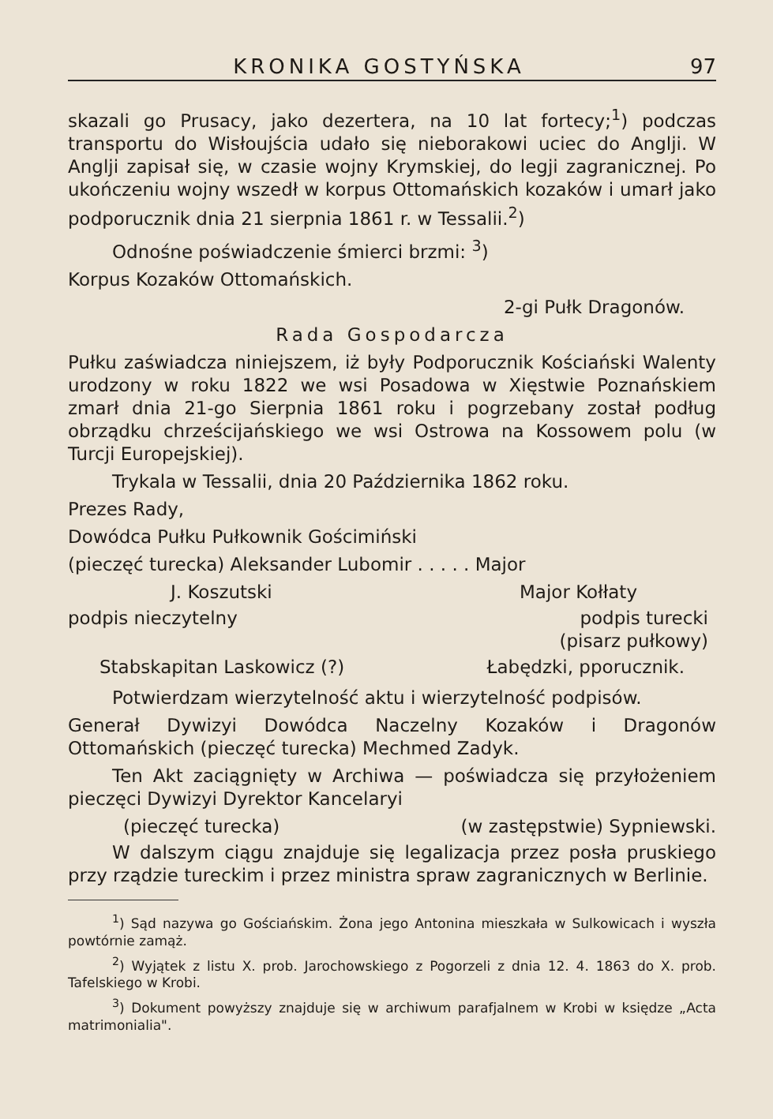KRONIKA GOSTYŃSKA 97
skazali go Prusacy, jako dezertera, na 10 lat fortecy;<sup>1</sup>) podczas transportu do Wisłoujścia udało się nieborakowi uciec do Anglji. W Anglji zapisał się, w czasie wojny Krymskiej, do legji zagranicznej. Po ukończeniu wojny wszedł w korpus Ottomańskich kozaków i umarł jako podporucznik dnia 21 sierpnia 1861 r. w Tessalii.<sup>2</sup>)
Odnośne poświadczenie śmierci brzmi: <sup>3</sup>)
Korpus Kozaków Ottomańskich.
2-gi Pułk Dragonów.
Rada Gospodarcza
Pułku zaświadcza niniejszem, iż były Podporucznik Kościański Walenty urodzony w roku 1822 we wsi Posadowa w Xięstwie Poznańskiem zmarł dnia 21-go Sierpnia 1861 roku i pogrzebany został podług obrządku chrześcijańskiego we wsi Ostrowa na Kossowem polu (w Turcji Europejskiej).
Trykala w Tessalii, dnia 20 Października 1862 roku.
Prezes Rady,
Dowódca Pułku Pułkownik Gościmiński
(pieczęć turecka) Aleksander Lubomir . . . . . Major
J. Koszutski Major Kołłaty
podpis nieczytelny podpis turecki
(pisarz pułkowy)
Stabskapitan Laskowicz (?) Łabędzki, pporucznik.
Potwierdzam wierzytelność aktu i wierzytelność podpisów.
Generał Dywizyi Dowódca Naczelny Kozaków i Dragonów Ottomańskich (pieczęć turecka) Mechmed Zadyk.
Ten Akt zaciągnięty w Archiwa — poświadcza się przyłożeniem pieczęci Dywizyi Dyrektor Kancelaryi
(pieczęć turecka) (w zastępstwie) Sypniewski.
W dalszym ciągu znajduje się legalizacja przez posła pruskiego przy rządzie tureckim i przez ministra spraw zagranicznych w Berlinie.
<sup>1</sup>) Sąd nazywa go Gościańskim. Żona jego Antonina mieszkała w Sulkowicach i wyszła powtórnie zamąż.
<sup>2</sup>) Wyjątek z listu X. prob. Jarochowskiego z Pogorzeli z dnia 12. 4. 1863 do X. prob. Tafelskiego w Krobi.
<sup>3</sup>) Dokument powyższy znajduje się w archiwum parafjalnem w Krobi w księdze „Acta matrimonialia".